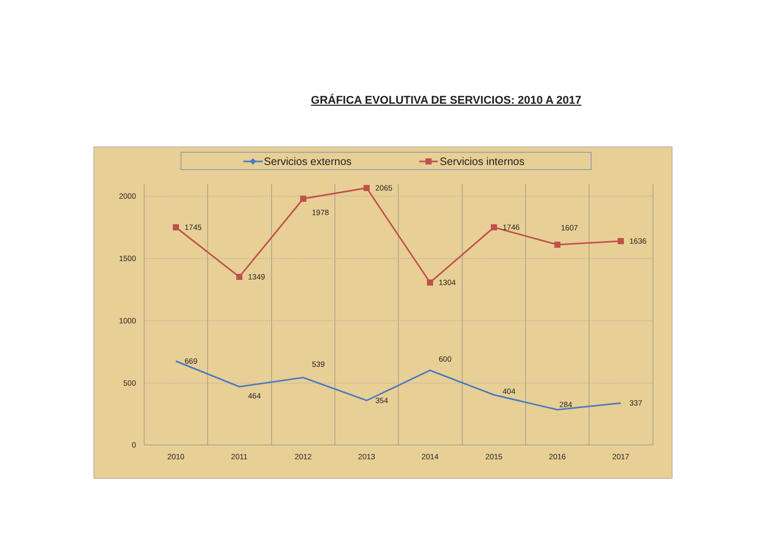GRÁFICA EVOLUTIVA DE SERVICIOS: 2010 A 2017
Servicios externos
Servicios internos
2000
1500
1000
500
0
2010
2011
2012
2013
2014
2015
2016
2017
1745
1349
1978
2065
1304
1746
1607
1636
669
464
539
354
600
404
284
337